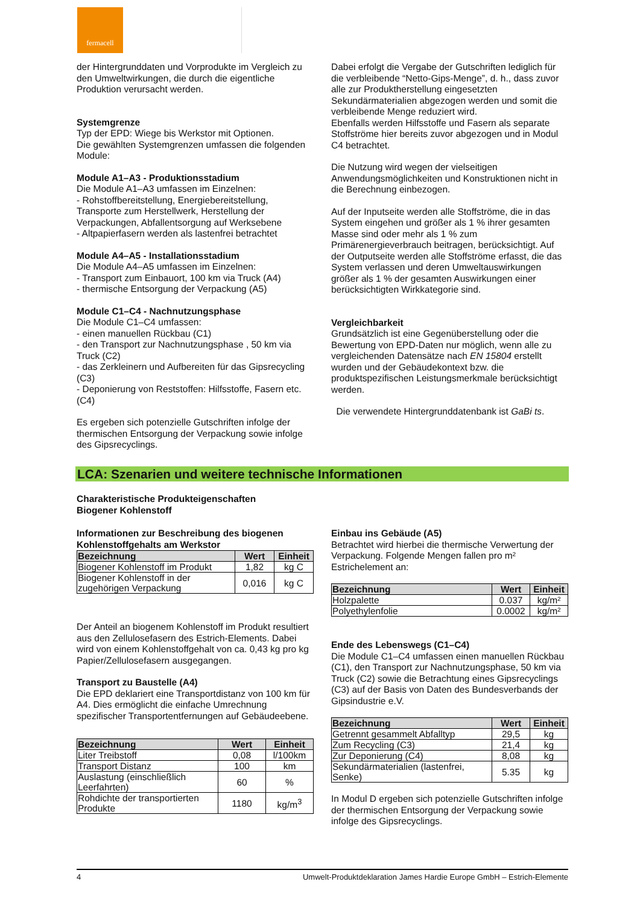fermacell
der Hintergrunddaten und Vorprodukte im Vergleich zu den Umweltwirkungen, die durch die eigentliche Produktion verursacht werden.
Systemgrenze
Typ der EPD: Wiege bis Werkstor mit Optionen.
Die gewählten Systemgrenzen umfassen die folgenden Module:
Module A1–A3 - Produktionsstadium
Die Module A1–A3 umfassen im Einzelnen:
- Rohstoffbereitstellung, Energiebereitstellung, Transporte zum Herstellwerk, Herstellung der Verpackungen, Abfallentsorgung auf Werksebene
- Altpapierfasern werden als lastenfrei betrachtet
Module A4–A5 - Installationsstadium
Die Module A4–A5 umfassen im Einzelnen:
- Transport zum Einbauort, 100 km via Truck (A4)
- thermische Entsorgung der Verpackung (A5)
Module C1–C4 - Nachnutzungsphase
Die Module C1–C4 umfassen:
- einen manuellen Rückbau (C1)
- den Transport zur Nachnutzungsphase , 50 km via Truck (C2)
- das Zerkleinern und Aufbereiten für das Gipsrecycling (C3)
- Deponierung von Reststoffen: Hilfsstoffe, Fasern etc. (C4)
Es ergeben sich potenzielle Gutschriften infolge der thermischen Entsorgung der Verpackung sowie infolge des Gipsrecyclings.
Dabei erfolgt die Vergabe der Gutschriften lediglich für die verbleibende “Netto-Gips-Menge”, d. h., dass zuvor alle zur Produktherstellung eingesetzten Sekundärmaterialien abgezogen werden und somit die verbleibende Menge reduziert wird.
Ebenfalls werden Hilfsstoffe und Fasern als separate Stoffströme hier bereits zuvor abgezogen und in Modul C4 betrachtet.
Die Nutzung wird wegen der vielseitigen Anwendungsmöglichkeiten und Konstruktionen nicht in die Berechnung einbezogen.
Auf der Inputseite werden alle Stoffströme, die in das System eingehen und größer als 1 % ihrer gesamten Masse sind oder mehr als 1 % zum Primärenergieverbrauch beitragen, berücksichtigt. Auf der Outputseite werden alle Stoffströme erfasst, die das System verlassen und deren Umweltauswirkungen größer als 1 % der gesamten Auswirkungen einer berücksichtigten Wirkkategorie sind.
Vergleichbarkeit
Grundsätzlich ist eine Gegenüberstellung oder die Bewertung von EPD-Daten nur möglich, wenn alle zu vergleichenden Datensätze nach EN 15804 erstellt wurden und der Gebäudekontext bzw. die produktspezifischen Leistungsmerkmale berücksichtigt werden.
Die verwendete Hintergrunddatenbank ist GaBi ts.
LCA: Szenarien und weitere technische Informationen
Charakteristische Produkteigenschaften
Biogener Kohlenstoff
Informationen zur Beschreibung des biogenen Kohlenstoffgehalts am Werkstor
| Bezeichnung | Wert | Einheit |
| --- | --- | --- |
| Biogener Kohlenstoff im Produkt | 1,82 | kg C |
| Biogener Kohlenstoff in der zugehörigen Verpackung | 0,016 | kg C |
Der Anteil an biogenem Kohlenstoff im Produkt resultiert aus den Zellulosefasern des Estrich-Elements. Dabei wird von einem Kohlenstoffgehalt von ca. 0,43 kg pro kg Papier/Zellulosefasern ausgegangen.
Transport zu Baustelle (A4)
Die EPD deklariert eine Transportdistanz von 100 km für A4. Dies ermöglicht die einfache Umrechnung spezifischer Transportentfernungen auf Gebäudeebene.
| Bezeichnung | Wert | Einheit |
| --- | --- | --- |
| Liter Treibstoff | 0,08 | l/100km |
| Transport Distanz | 100 | km |
| Auslastung (einschließlich Leerfahrten) | 60 | % |
| Rohdichte der transportierten Produkte | 1180 | kg/m<sup>3</sup> |
Einbau ins Gebäude (A5)
Betrachtet wird hierbei die thermische Verwertung der Verpackung. Folgende Mengen fallen pro m² Estrichelement an:
| Bezeichnung | Wert | Einheit |
| --- | --- | --- |
| Holzpalette | 0.037 | kg/m² |
| Polyethylenfolie | 0.0002 | kg/m² |
Ende des Lebenswegs (C1–C4)
Die Module C1–C4 umfassen einen manuellen Rückbau (C1), den Transport zur Nachnutzungsphase, 50 km via Truck (C2) sowie die Betrachtung eines Gipsrecyclings (C3) auf der Basis von Daten des Bundesverbands der Gipsindustrie e.V.
| Bezeichnung | Wert | Einheit |
| --- | --- | --- |
| Getrennt gesammelt Abfalltyp | 29,5 | kg |
| Zum Recycling (C3) | 21,4 | kg |
| Zur Deponierung (C4) | 8,08 | kg |
| Sekundärmaterialien (lastenfrei, Senke) | 5.35 | kg |
In Modul D ergeben sich potenzielle Gutschriften infolge der thermischen Entsorgung der Verpackung sowie infolge des Gipsrecyclings.
4 Umwelt-Produktdeklaration James Hardie Europe GmbH – Estrich-Elemente